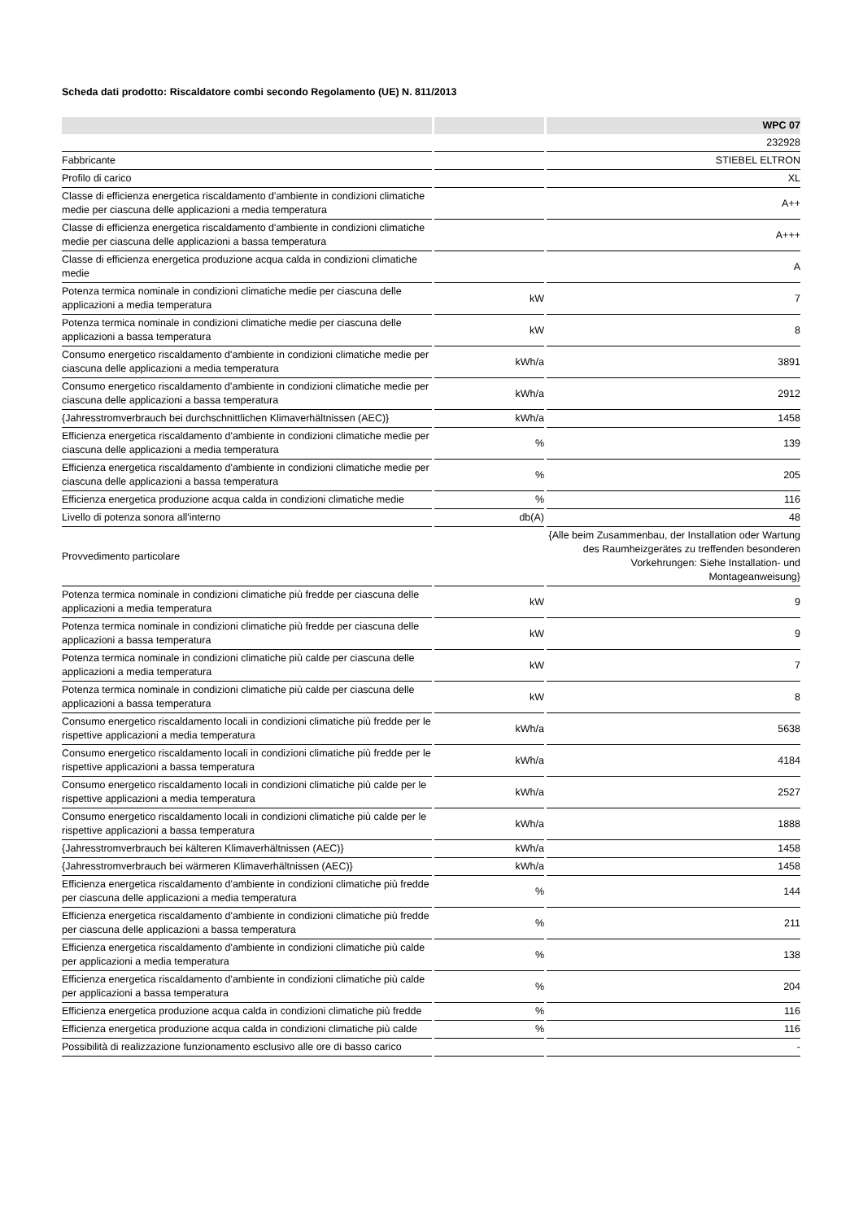Scheda dati prodotto: Riscaldatore combi secondo Regolamento (UE) N. 811/2013
| | | WPC 07 |
| --- | --- | --- |
| | | 232928 |
| Fabbricante | | STIEBEL ELTRON |
| Profilo di carico | | XL |
| Classe di efficienza energetica riscaldamento d'ambiente in condizioni climatiche medie per ciascuna delle applicazioni a media temperatura | | A++ |
| Classe di efficienza energetica riscaldamento d'ambiente in condizioni climatiche medie per ciascuna delle applicazioni a bassa temperatura | | A+++ |
| Classe di efficienza energetica produzione acqua calda in condizioni climatiche medie | | A |
| Potenza termica nominale in condizioni climatiche medie per ciascuna delle applicazioni a media temperatura | kW | 7 |
| Potenza termica nominale in condizioni climatiche medie per ciascuna delle applicazioni a bassa temperatura | kW | 8 |
| Consumo energetico riscaldamento d'ambiente in condizioni climatiche medie per ciascuna delle applicazioni a media temperatura | kWh/a | 3891 |
| Consumo energetico riscaldamento d'ambiente in condizioni climatiche medie per ciascuna delle applicazioni a bassa temperatura | kWh/a | 2912 |
| {Jahresstromverbrauch bei durchschnittlichen Klimaverhältnissen (AEC)} | kWh/a | 1458 |
| Efficienza energetica riscaldamento d'ambiente in condizioni climatiche medie per ciascuna delle applicazioni a media temperatura | % | 139 |
| Efficienza energetica riscaldamento d'ambiente in condizioni climatiche medie per ciascuna delle applicazioni a bassa temperatura | % | 205 |
| Efficienza energetica produzione acqua calda in condizioni climatiche medie | % | 116 |
| Livello di potenza sonora all'interno | db(A) | 48 |
| Provvedimento particolare | | {Alle beim Zusammenbau, der Installation oder Wartung des Raumheizgerätes zu treffenden besonderen Vorkehrungen: Siehe Installation- und Montageanweisung} |
| Potenza termica nominale in condizioni climatiche più fredde per ciascuna delle applicazioni a media temperatura | kW | 9 |
| Potenza termica nominale in condizioni climatiche più fredde per ciascuna delle applicazioni a bassa temperatura | kW | 9 |
| Potenza termica nominale in condizioni climatiche più calde per ciascuna delle applicazioni a media temperatura | kW | 7 |
| Potenza termica nominale in condizioni climatiche più calde per ciascuna delle applicazioni a bassa temperatura | kW | 8 |
| Consumo energetico riscaldamento locali in condizioni climatiche più fredde per le rispettive applicazioni a media temperatura | kWh/a | 5638 |
| Consumo energetico riscaldamento locali in condizioni climatiche più fredde per le rispettive applicazioni a bassa temperatura | kWh/a | 4184 |
| Consumo energetico riscaldamento locali in condizioni climatiche più calde per le rispettive applicazioni a media temperatura | kWh/a | 2527 |
| Consumo energetico riscaldamento locali in condizioni climatiche più calde per le rispettive applicazioni a bassa temperatura | kWh/a | 1888 |
| {Jahresstromverbrauch bei kälteren Klimaverhältnissen (AEC)} | kWh/a | 1458 |
| {Jahresstromverbrauch bei wärmeren Klimaverhältnissen (AEC)} | kWh/a | 1458 |
| Efficienza energetica riscaldamento d'ambiente in condizioni climatiche più fredde per ciascuna delle applicazioni a media temperatura | % | 144 |
| Efficienza energetica riscaldamento d'ambiente in condizioni climatiche più fredde per ciascuna delle applicazioni a bassa temperatura | % | 211 |
| Efficienza energetica riscaldamento d'ambiente in condizioni climatiche più calde per applicazioni a media temperatura | % | 138 |
| Efficienza energetica riscaldamento d'ambiente in condizioni climatiche più calde per applicazioni a bassa temperatura | % | 204 |
| Efficienza energetica produzione acqua calda in condizioni climatiche più fredde | % | 116 |
| Efficienza energetica produzione acqua calda in condizioni climatiche più calde | % | 116 |
| Possibilità di realizzazione funzionamento esclusivo alle ore di basso carico | | - |